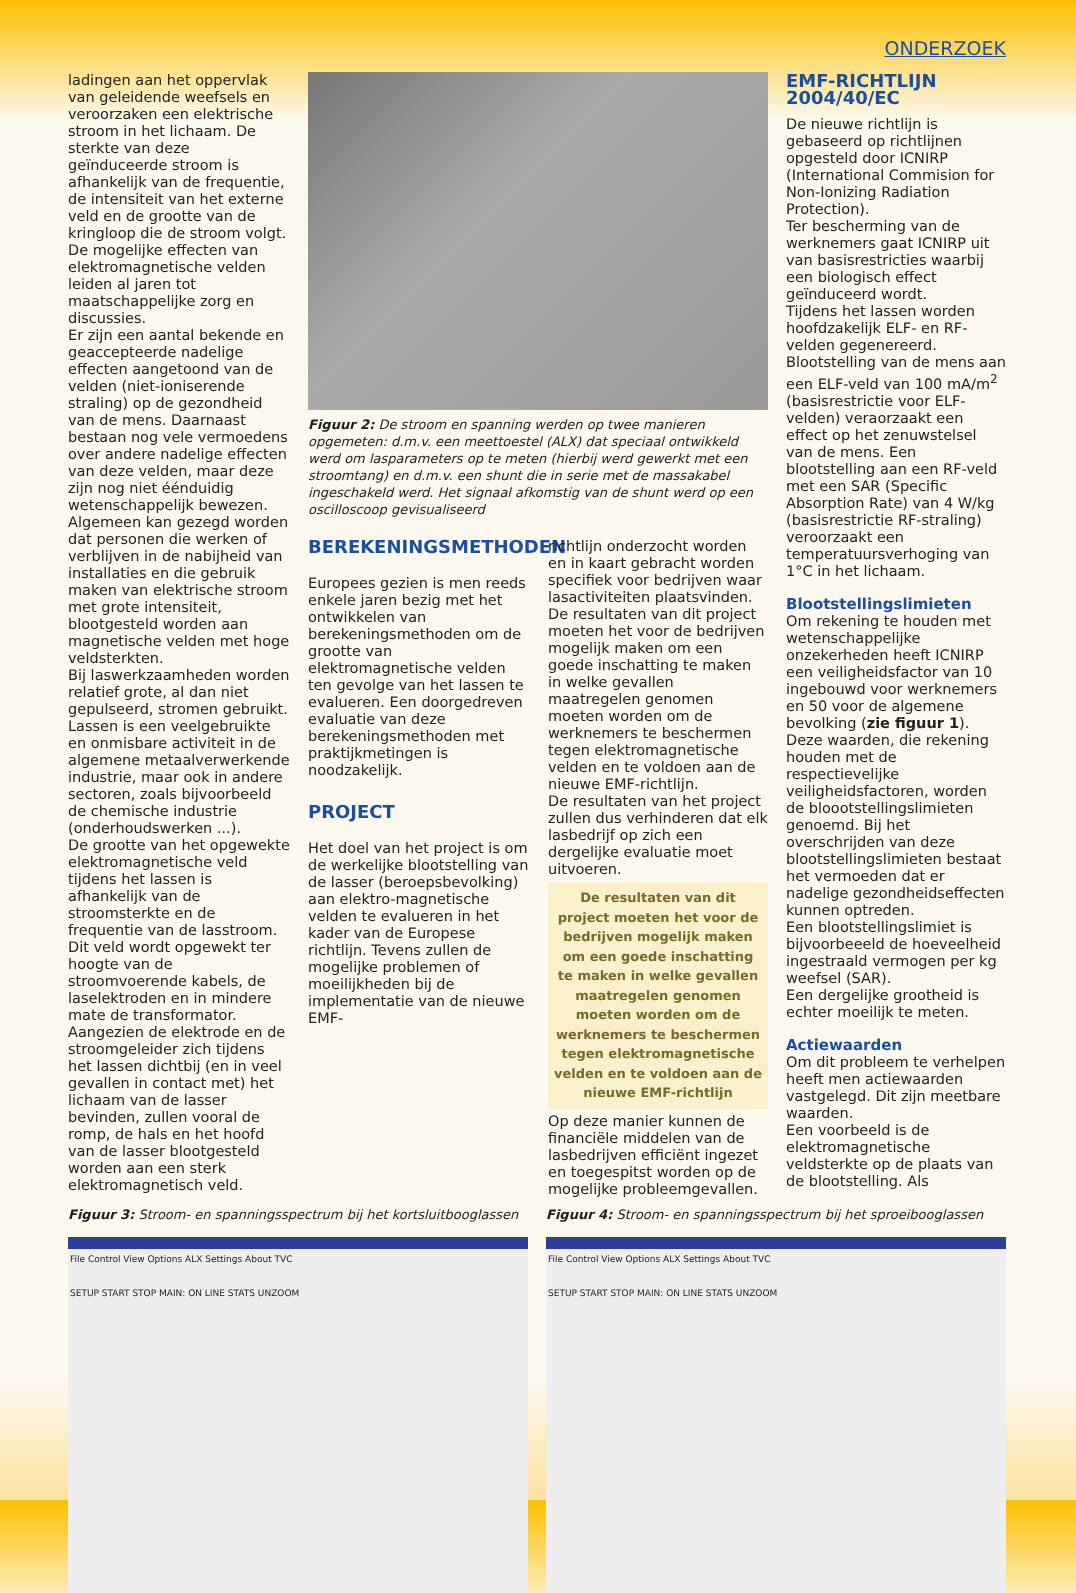ONDERZOEK
ladingen aan het oppervlak van geleidende weefsels en veroorzaken een elektrische stroom in het lichaam. De sterkte van deze geïnduceerde stroom is afhankelijk van de frequentie, de intensiteit van het externe veld en de grootte van de kringloop die de stroom volgt.
De mogelijke effecten van elektromagnetische velden leiden al jaren tot maatschappelijke zorg en discussies.
Er zijn een aantal bekende en geaccepteerde nadelige effecten aangetoond van de velden (niet-ioniserende straling) op de gezondheid van de mens. Daarnaast bestaan nog vele vermoedens over andere nadelige effecten van deze velden, maar deze zijn nog niet éénduidig wetenschappelijk bewezen.
Algemeen kan gezegd worden dat personen die werken of verblijven in de nabijheid van installaties en die gebruik maken van elektrische stroom met grote intensiteit, blootgesteld worden aan magnetische velden met hoge veldsterkten.
Bij laswerkzaamheden worden relatief grote, al dan niet gepulseerd, stromen gebruikt. Lassen is een veelgebruikte en onmisbare activiteit in de algemene metaalverwerkende industrie, maar ook in andere sectoren, zoals bijvoorbeeld de chemische industrie (onderhoudswerken ...).
De grootte van het opgewekte elektromagnetische veld tijdens het lassen is afhankelijk van de stroomsterkte en de frequentie van de lasstroom. Dit veld wordt opgewekt ter hoogte van de stroomvoerende kabels, de laselektroden en in mindere mate de transformator.
Aangezien de elektrode en de stroomgeleider zich tijdens het lassen dichtbij (en in veel gevallen in contact met) het lichaam van de lasser bevinden, zullen vooral de romp, de hals en het hoofd van de lasser blootgesteld worden aan een sterk elektromagnetisch veld.
Figuur 2: De stroom en spanning werden op twee manieren opgemeten: d.m.v. een meettoestel (ALX) dat speciaal ontwikkeld werd om lasparameters op te meten (hierbij werd gewerkt met een stroomtang) en d.m.v. een shunt die in serie met de massakabel ingeschakeld werd. Het signaal afkomstig van de shunt werd op een oscilloscoop gevisualiseerd
BEREKENINGSMETHODEN
Europees gezien is men reeds enkele jaren bezig met het ontwikkelen van berekeningsmethoden om de grootte van elektromagnetische velden ten gevolge van het lassen te evalueren. Een doorgedreven evaluatie van deze berekeningsmethoden met praktijkmetingen is noodzakelijk.
PROJECT
Het doel van het project is om de werkelijke blootstelling van de lasser (beroepsbevolking) aan elektro-magnetische velden te evalueren in het kader van de Europese richtlijn. Tevens zullen de mogelijke problemen of moeilijkheden bij de implementatie van de nieuwe EMF-
richtlijn onderzocht worden en in kaart gebracht worden specifiek voor bedrijven waar lasactiviteiten plaatsvinden.
De resultaten van dit project moeten het voor de bedrijven mogelijk maken om een goede inschatting te maken in welke gevallen maatregelen genomen moeten worden om de werknemers te beschermen tegen elektromagnetische velden en te voldoen aan de nieuwe EMF-richtlijn.
De resultaten van het project zullen dus verhinderen dat elk lasbedrijf op zich een dergelijke evaluatie moet uitvoeren.
De resultaten van dit project moeten het voor de bedrijven mogelijk maken om een goede inschatting te maken in welke gevallen maatregelen genomen moeten worden om de werknemers te beschermen tegen elektromagnetische velden en te voldoen aan de nieuwe EMF-richtlijn
Op deze manier kunnen de financiële middelen van de lasbedrijven efficiënt ingezet en toegespitst worden op de mogelijke probleemgevallen.
EMF-RICHTLIJN 2004/40/EC
De nieuwe richtlijn is gebaseerd op richtlijnen opgesteld door ICNIRP (International Commision for Non-Ionizing Radiation Protection).
Ter bescherming van de werknemers gaat ICNIRP uit van basisrestricties waarbij een biologisch effect geïnduceerd wordt.
Tijdens het lassen worden hoofdzakelijk ELF- en RF-velden gegenereerd.
Blootstelling van de mens aan een ELF-veld van 100 mA/m<sup>2</sup> (basisrestrictie voor ELF-velden) veraorzaakt een effect op het zenuwstelsel van de mens. Een blootstelling aan een RF-veld met een SAR (Specific Absorption Rate) van 4 W/kg (basisrestrictie RF-straling) veroorzaakt een temperatuursverhoging van 1°C in het lichaam.
Blootstellingslimieten
Om rekening te houden met wetenschappelijke onzekerheden heeft ICNIRP een veiligheidsfactor van 10 ingebouwd voor werknemers en 50 voor de algemene bevolking (zie figuur 1).
Deze waarden, die rekening houden met de respectievelijke veiligheidsfactoren, worden de bloootstellingslimieten genoemd. Bij het overschrijden van deze blootstellingslimieten bestaat het vermoeden dat er nadelige gezondheidseffecten kunnen optreden.
Een blootstellingslimiet is bijvoorbeeeld de hoeveelheid ingestraald vermogen per kg weefsel (SAR).
Een dergelijke grootheid is echter moeilijk te meten.
Actiewaarden
Om dit probleem te verhelpen heeft men actiewaarden vastgelegd. Dit zijn meetbare waarden.
Een voorbeeld is de elektromagnetische veldsterkte op de plaats van de blootstelling. Als
Figuur 3: Stroom- en spanningsspectrum bij het kortsluitbooglassen
File Control View Options ALX Settings About TVC
SETUP START STOP MAIN: ON LINE STATS UNZOOM
Figuur 4: Stroom- en spanningsspectrum bij het sproeibooglassen
File Control View Options ALX Settings About TVC
SETUP START STOP MAIN: ON LINE STATS UNZOOM